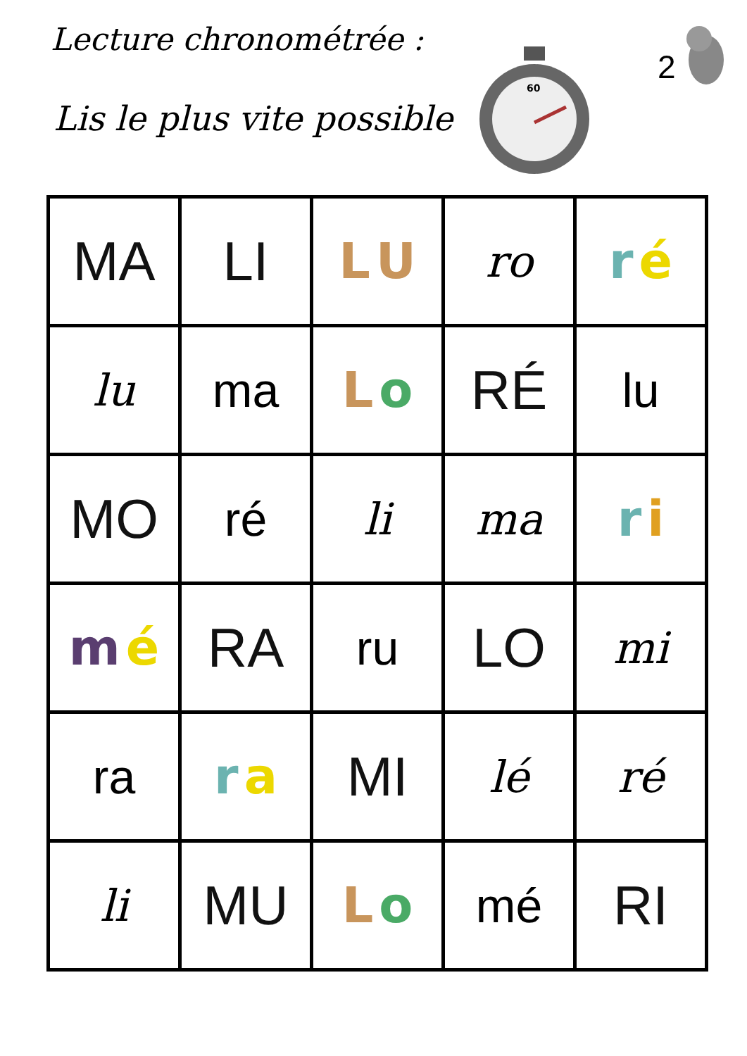Lecture chronométrée :
Lis le plus vite possible
60
2
| MA | LI | L U | ro | r é |
| lu | ma | L o | RÉ | lu |
| MO | ré | li | ma | r i |
| m é | RA | ru | LO | mi |
| ra | r a | MI | lé | ré |
| li | MU | L o | mé | RI |